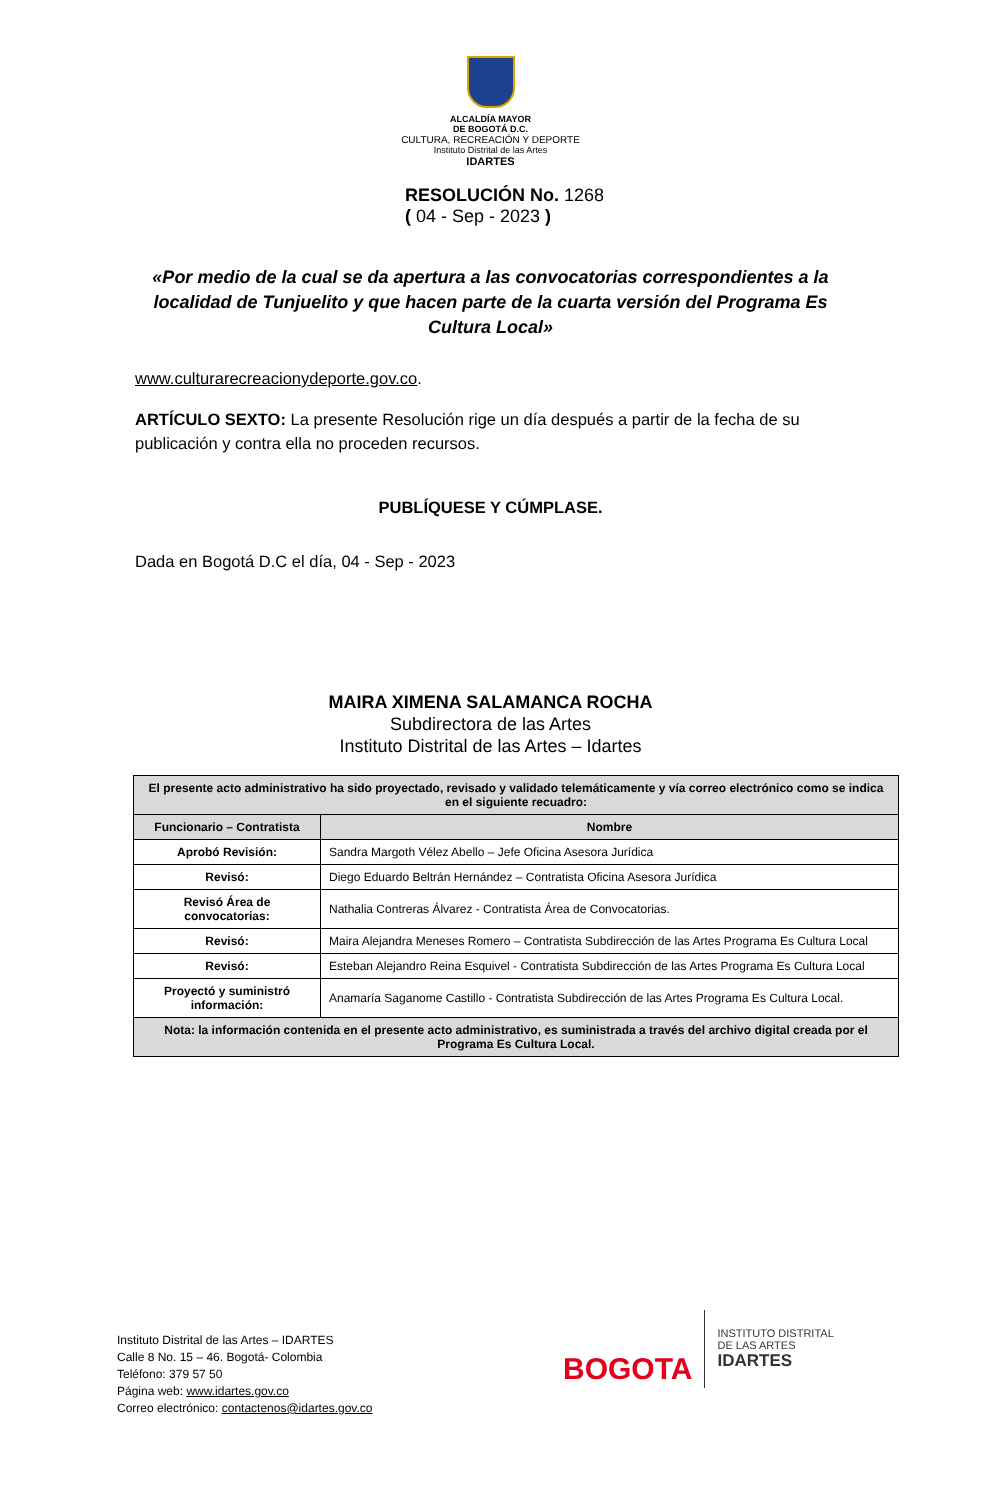ALCALDÍA MAYOR
DE BOGOTÁ D.C.
CULTURA, RECREACIÓN Y DEPORTE
Instituto Distrital de las Artes
IDARTES
RESOLUCIÓN No. 1268
( 04 - Sep - 2023 )
«Por medio de la cual se da apertura a las convocatorias correspondientes a la localidad de Tunjuelito y que hacen parte de la cuarta versión del Programa Es Cultura Local»
www.culturarecreacionydeporte.gov.co.
ARTÍCULO SEXTO: La presente Resolución rige un día después a partir de la fecha de su publicación y contra ella no proceden recursos.
PUBLÍQUESE Y CÚMPLASE.
Dada en Bogotá D.C el día, 04 - Sep - 2023
MAIRA XIMENA SALAMANCA ROCHA
Subdirectora de las Artes
Instituto Distrital de las Artes – Idartes
| El presente acto administrativo ha sido proyectado, revisado y validado telemáticamente y vía correo electrónico como se indica en el siguiente recuadro: | |
| Funcionario – Contratista | Nombre |
| Aprobó Revisión: | Sandra Margoth Vélez Abello – Jefe Oficina Asesora Jurídica |
| Revisó: | Diego Eduardo Beltrán Hernández – Contratista Oficina Asesora Jurídica |
| Revisó Área de convocatorias: | Nathalia Contreras Álvarez - Contratista Área de Convocatorias. |
| Revisó: | Maira Alejandra Meneses Romero – Contratista Subdirección de las Artes Programa Es Cultura Local |
| Revisó: | Esteban Alejandro Reina Esquivel - Contratista Subdirección de las Artes Programa Es Cultura Local |
| Proyectó y suministró información: | Anamaría Saganome Castillo - Contratista Subdirección de las Artes Programa Es Cultura Local. |
| Nota: la información contenida en el presente acto administrativo, es suministrada a través del archivo digital creada por el Programa Es Cultura Local. | |
Instituto Distrital de las Artes – IDARTES
Calle 8 No. 15 – 46. Bogotá- Colombia
Teléfono: 379 57 50
Página web: www.idartes.gov.co
Correo electrónico: contactenos@idartes.gov.co
BOGOTA INSTITUTO DISTRITAL
DE LAS ARTES
IDARTES